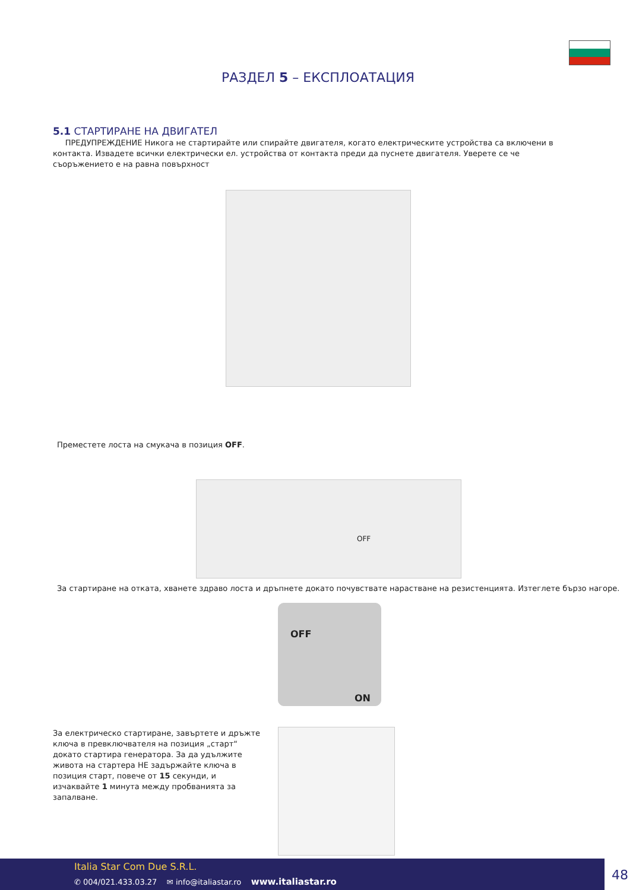РАЗДЕЛ 5 – ЕКСПЛОАТАЦИЯ
5.1 СТАРТИРАНЕ НА ДВИГАТЕЛ
ПРЕДУПРЕЖДЕНИЕ Никога не стартирайте или спирайте двигателя, когато електрическите устройства са включени в контакта. Извадете всички електрически ел. устройства от контакта преди да пуснете двигателя. Уверете се че съоръжението е на равна повърхност
Преместете лоста на смукача в позиция OFF.
OFF
За стартиране на отката, хванете здраво лоста и дръпнете докато почувствате нарастване на резистенцията. Изтеглете бързо нагоре.
OFF
ON
За електрическо стартиране, завъртете и дръжте ключа в превключвателя на позиция „старт“ докато стартира генератора. За да удължите живота на стартера НЕ задържайте ключа в позиция старт, повече от 15 секунди, и изчаквайте 1 минута между пробванията за запалване.
Italia Star Com Due S.R.L.
✆ 004/021.433.03.27 ✉ info@italiastar.ro www.italiastar.ro
48